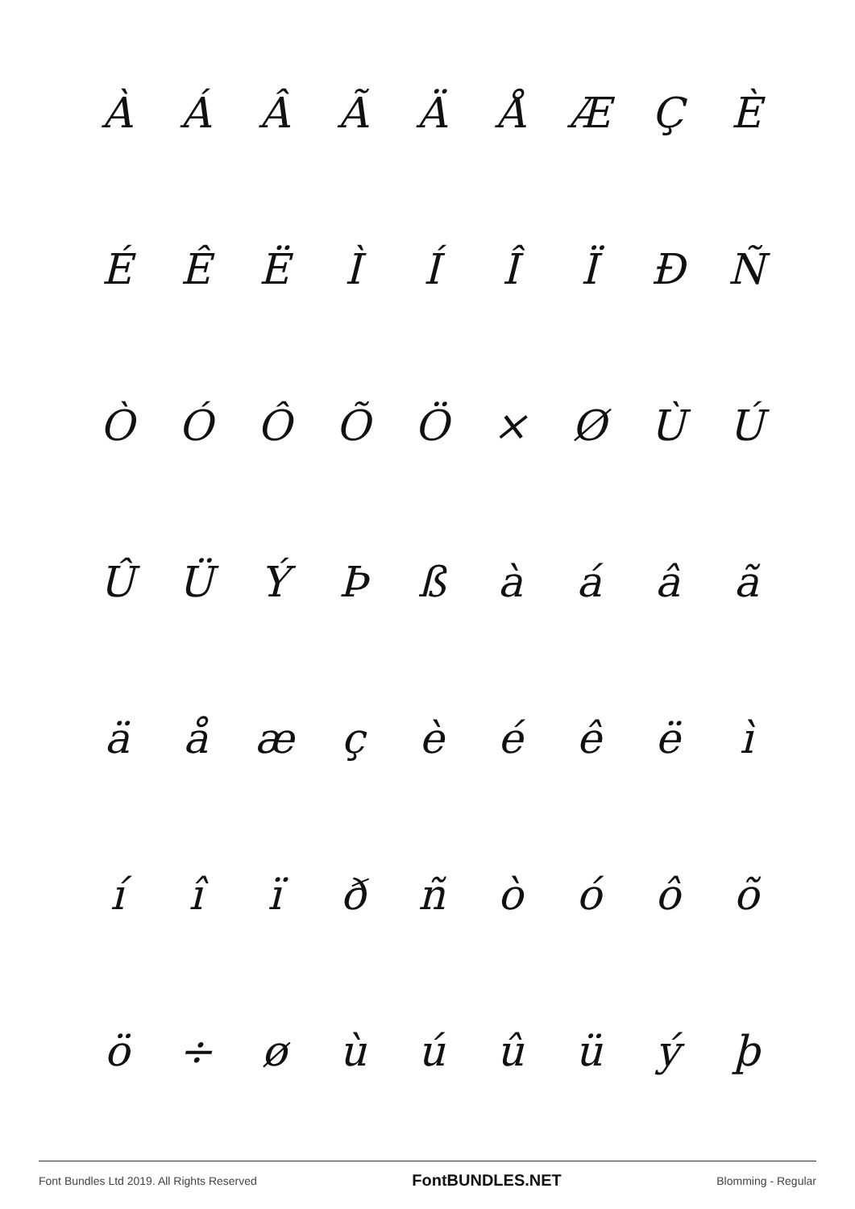À Á Â Ã Ä Å Æ Ç È
É Ê Ë Ì Í Î Ï Ð Ñ
Ò Ó Ô Õ Ö × Ø Ù Ú
Û Ü Ý Þ ß à á â ã
ä å æ ç è é ê ë ì
í î ï ð ñ ò ó ô õ
ö ÷ ø ù ú û ü ý þ
Font Bundles Ltd 2019. All Rights Reserved
FontBUNDLES.NET
Blomming - Regular